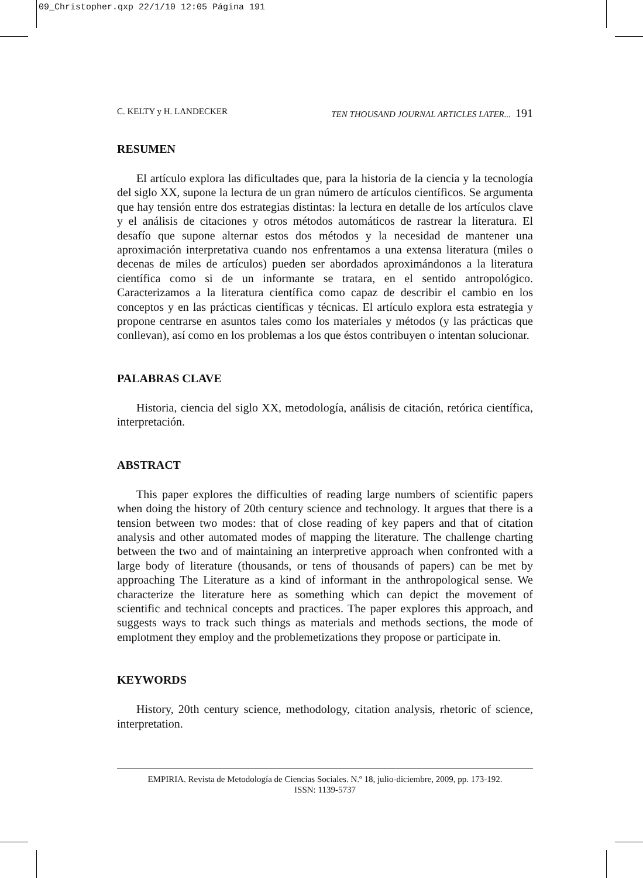09_Christopher.qxp 22/1/10 12:05 Página 191
C. KELTY y H. LANDECKER TEN THOUSAND JOURNAL ARTICLES LATER... 191
RESUMEN
El artículo explora las dificultades que, para la historia de la ciencia y la tecnología del siglo XX, supone la lectura de un gran número de artículos científicos. Se argumenta que hay tensión entre dos estrategias distintas: la lectura en detalle de los artículos clave y el análisis de citaciones y otros métodos automáticos de rastrear la literatura. El desafío que supone alternar estos dos métodos y la necesidad de mantener una aproximación interpretativa cuando nos enfrentamos a una extensa literatura (miles o decenas de miles de artículos) pueden ser abordados aproximándonos a la literatura científica como si de un informante se tratara, en el sentido antropológico. Caracterizamos a la literatura científica como capaz de describir el cambio en los conceptos y en las prácticas científicas y técnicas. El artículo explora esta estrategia y propone centrarse en asuntos tales como los materiales y métodos (y las prácticas que conllevan), así como en los problemas a los que éstos contribuyen o intentan solucionar.
PALABRAS CLAVE
Historia, ciencia del siglo XX, metodología, análisis de citación, retórica científica, interpretación.
ABSTRACT
This paper explores the difficulties of reading large numbers of scientific papers when doing the history of 20th century science and technology. It argues that there is a tension between two modes: that of close reading of key papers and that of citation analysis and other automated modes of mapping the literature. The challenge charting between the two and of maintaining an interpretive approach when confronted with a large body of literature (thousands, or tens of thousands of papers) can be met by approaching The Literature as a kind of informant in the anthropological sense. We characterize the literature here as something which can depict the movement of scientific and technical concepts and practices. The paper explores this approach, and suggests ways to track such things as materials and methods sections, the mode of emplotment they employ and the problemetizations they propose or participate in.
KEYWORDS
History, 20th century science, methodology, citation analysis, rhetoric of science, interpretation.
EMPIRIA. Revista de Metodología de Ciencias Sociales. N.º 18, julio-diciembre, 2009, pp. 173-192.
ISSN: 1139-5737